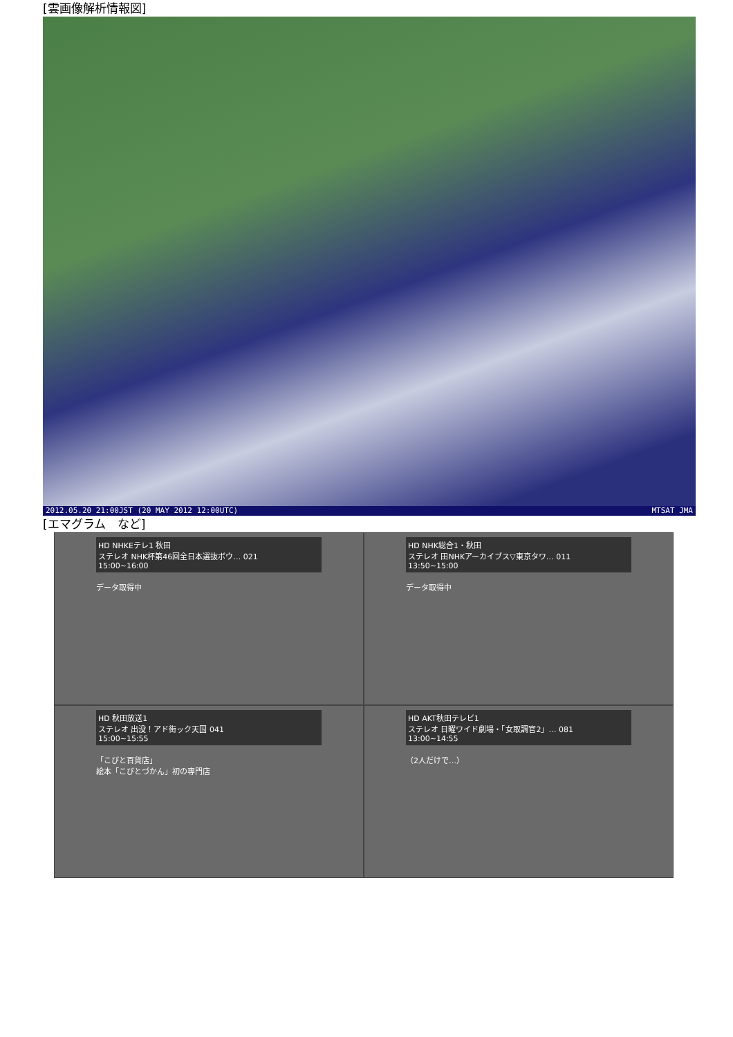[雲画像解析情報図]
2012.05.20 21:00JST (20 MAY 2012 12:00UTC) MTSAT JMA
[エマグラム　など]
HD NHKEテレ1 秋田
ステレオ NHK杯第46回全日本選抜ボウ… 021
15:00~16:00
データ取得中
HD NHK総合1・秋田
ステレオ 田NHKアーカイブス▽東京タワ… 011
13:50~15:00
データ取得中
HD 秋田放送1
ステレオ 出没！アド街ック天国 041
15:00~15:55
「こびと百貨店」
絵本「こびとづかん」初の専門店
HD AKT秋田テレビ1
ステレオ 日曜ワイド劇場・「女取調官2」… 081
13:00~14:55
（2人だけで…）